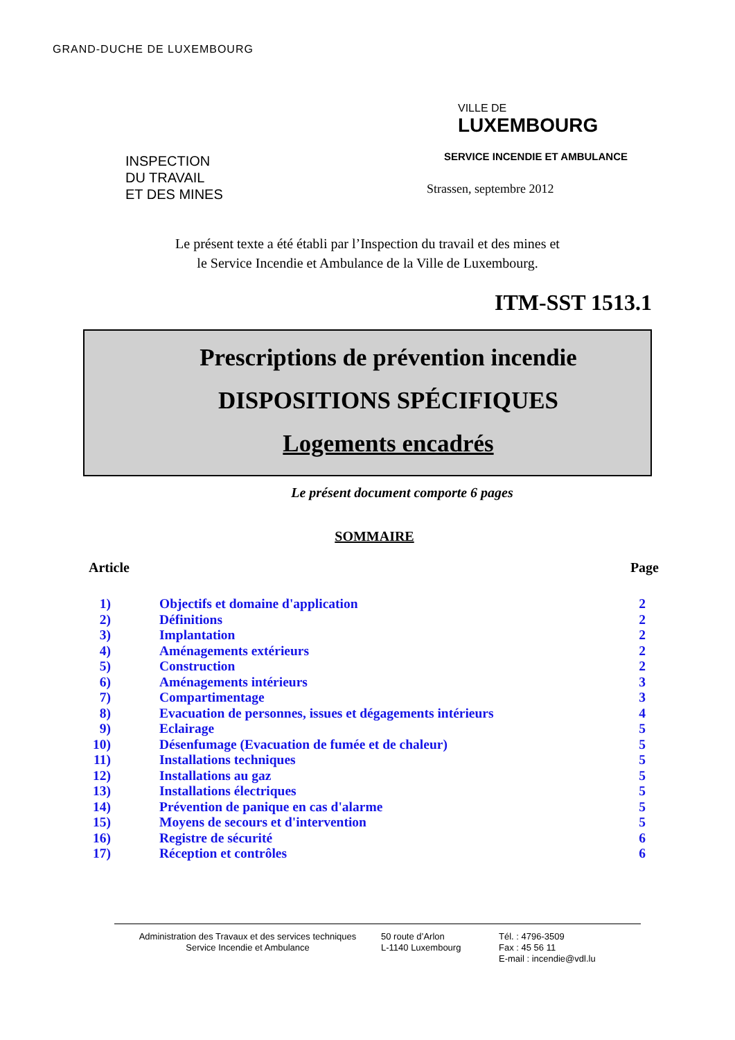GRAND-DUCHE DE LUXEMBOURG
INSPECTION
DU TRAVAIL
ET DES MINES
VILLE DE
LUXEMBOURG
SERVICE INCENDIE ET AMBULANCE
Strassen, septembre 2012
Le présent texte a été établi par l’Inspection du travail et des mines et
le Service Incendie et Ambulance de la Ville de Luxembourg.
ITM-SST 1513.1
Prescriptions de prévention incendie
DISPOSITIONS SPÉCIFIQUES
Logements encadrés
Le présent document comporte 6 pages
SOMMAIRE
Article Page
| 1) | Objectifs et domaine d'application | 2 |
| 2) | Définitions | 2 |
| 3) | Implantation | 2 |
| 4) | Aménagements extérieurs | 2 |
| 5) | Construction | 2 |
| 6) | Aménagements intérieurs | 3 |
| 7) | Compartimentage | 3 |
| 8) | Evacuation de personnes, issues et dégagements intérieurs | 4 |
| 9) | Eclairage | 5 |
| 10) | Désenfumage (Evacuation de fumée et de chaleur) | 5 |
| 11) | Installations techniques | 5 |
| 12) | Installations au gaz | 5 |
| 13) | Installations électriques | 5 |
| 14) | Prévention de panique en cas d'alarme | 5 |
| 15) | Moyens de secours et d'intervention | 5 |
| 16) | Registre de sécurité | 6 |
| 17) | Réception et contrôles | 6 |
Administration des Travaux et des services techniques
Service Incendie et Ambulance
50 route d’Arlon
L-1140 Luxembourg
Tél. : 4796-3509
Fax : 45 56 11
E-mail : incendie@vdl.lu